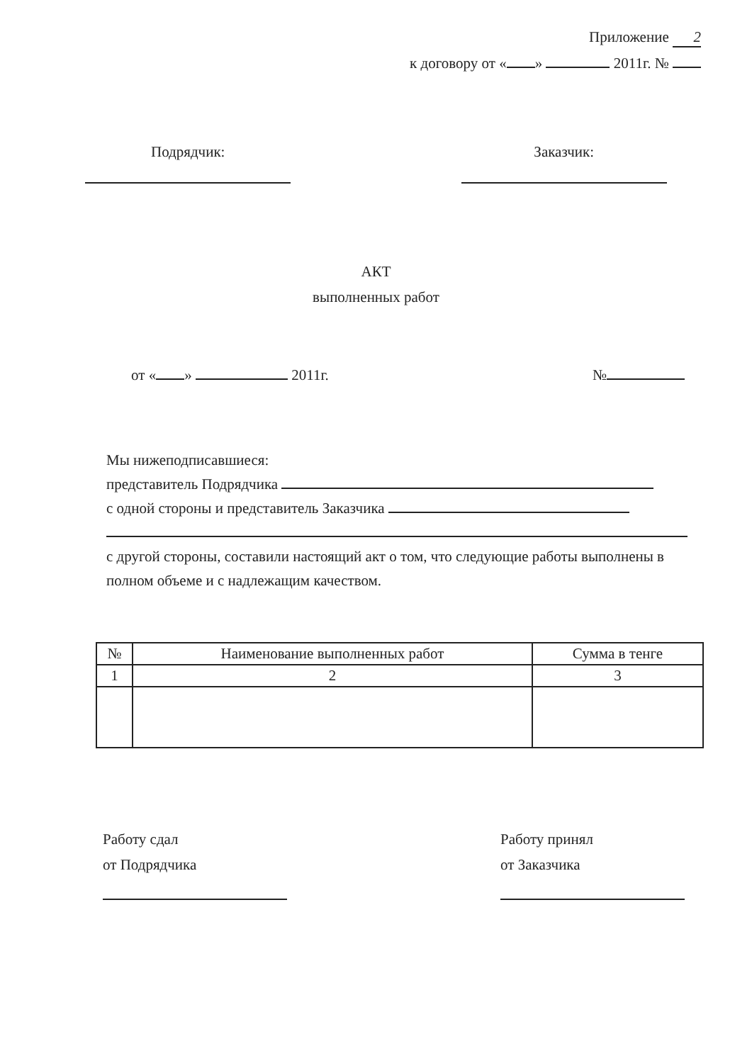Приложение 2
к договору от « » 2011г. №
Подрядчик:
Заказчик:
АКТ
выполненных работ
от « » 2011г. №
Мы нижеподписавшиеся:
представитель Подрядчика
с одной стороны и представитель Заказчика
с другой стороны, составили настоящий акт о том, что следующие работы выполнены в полном объеме и с надлежащим качеством.
| № | Наименование выполненных работ | Сумма в тенге |
| --- | --- | --- |
| 1 | 2 | 3 |
Работу сдал
от Подрядчика
Работу принял
от Заказчика